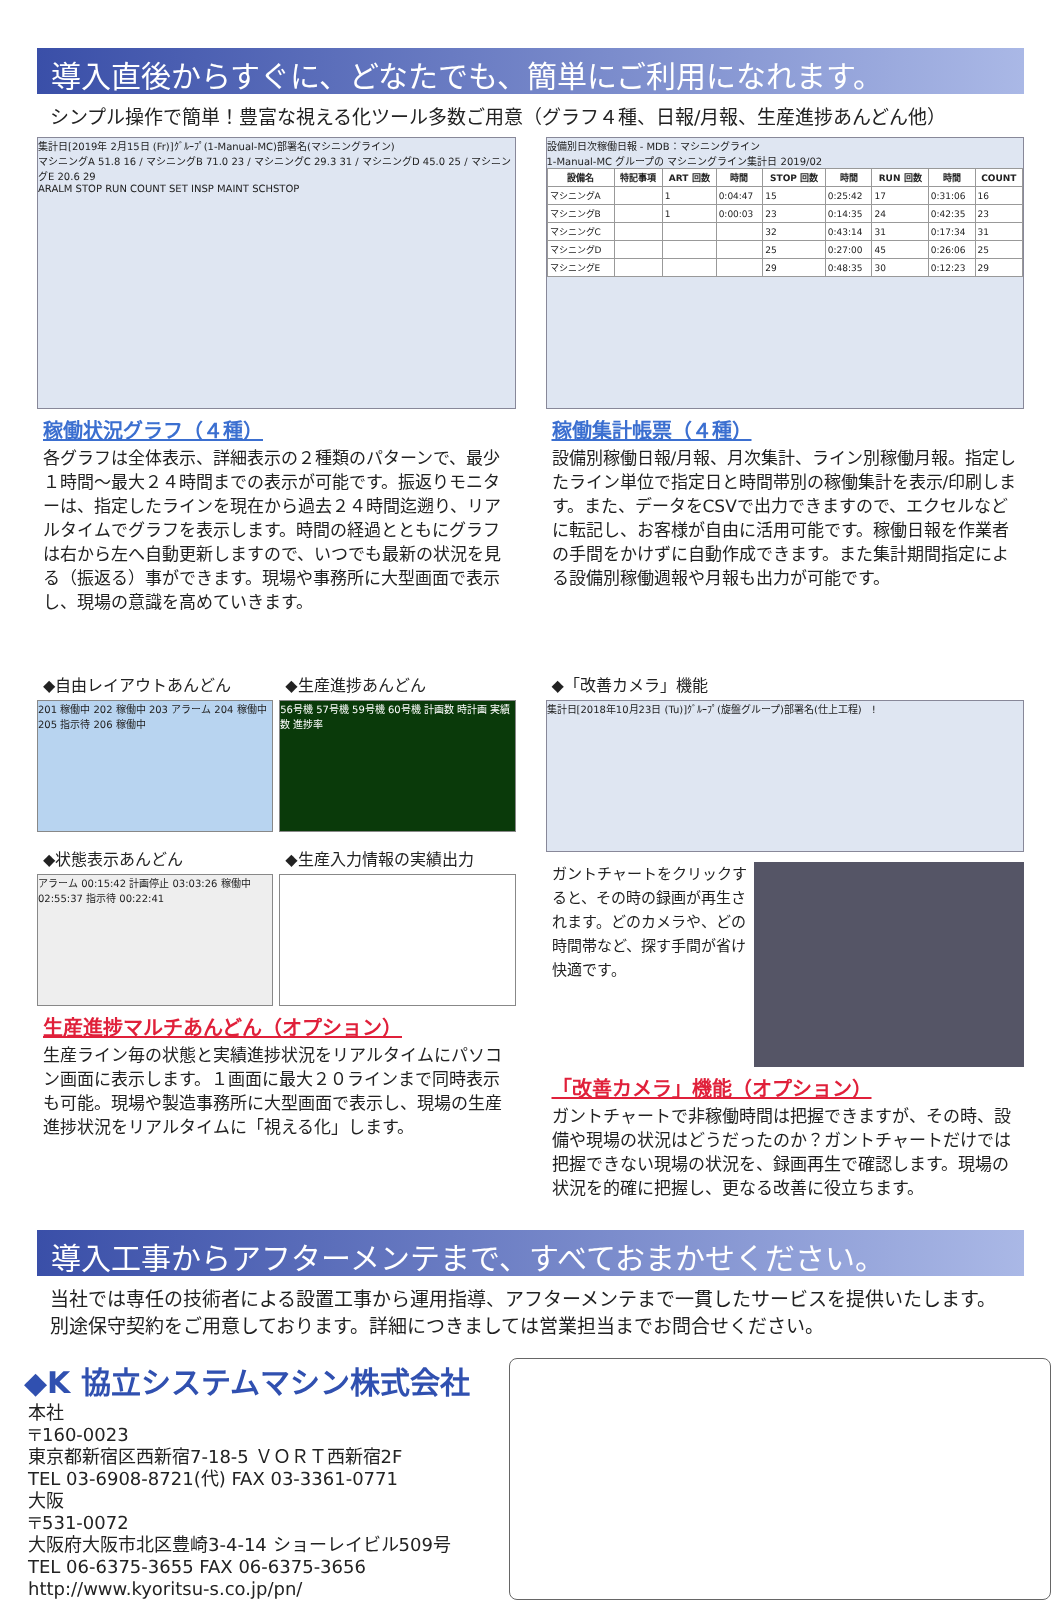導入直後からすぐに、どなたでも、簡単にご利用になれます。
シンプル操作で簡単！豊富な視える化ツール多数ご用意（グラフ４種、日報/月報、生産進捗あんどん他）
集計日[2019年 2月15日 (Fr)]ｸﾞﾙｰﾌﾟ(1-Manual-MC)部署名(マシニングライン)
マシニングA 51.8 16 / マシニングB 71.0 23 / マシニングC 29.3 31 / マシニングD 45.0 25 / マシニングE 20.6 29
ARALM STOP RUN COUNT SET INSP MAINT SCHSTOP
稼働状況グラフ（４種）
各グラフは全体表示、詳細表示の２種類のパターンで、最少１時間～最大２４時間までの表示が可能です。振返りモニターは、指定したラインを現在から過去２４時間迄遡り、リアルタイムでグラフを表示します。時間の経過とともにグラフは右から左へ自動更新しますので、いつでも最新の状況を見る（振返る）事ができます。現場や事務所に大型画面で表示し、現場の意識を高めていきます。
設備別日次稼働日報 - MDB：マシニングライン
1-Manual-MC グループの マシニングライン集計日 2019/02
| 設備名 | 特記事項 | ART 回数 | 時間 | STOP 回数 | 時間 | RUN 回数 | 時間 | COUNT |
| --- | --- | --- | --- | --- | --- | --- | --- | --- |
| マシニングA | | 1 | 0:04:47 | 15 | 0:25:42 | 17 | 0:31:06 | 16 |
| マシニングB | | 1 | 0:00:03 | 23 | 0:14:35 | 24 | 0:42:35 | 23 |
| マシニングC | | | | 32 | 0:43:14 | 31 | 0:17:34 | 31 |
| マシニングD | | | | 25 | 0:27:00 | 45 | 0:26:06 | 25 |
| マシニングE | | | | 29 | 0:48:35 | 30 | 0:12:23 | 29 |
稼働集計帳票（４種）
設備別稼働日報/月報、月次集計、ライン別稼働月報。指定したライン単位で指定日と時間帯別の稼働集計を表示/印刷します。また、データをCSVで出力できますので、エクセルなどに転記し、お客様が自由に活用可能です。稼働日報を作業者の手間をかけずに自動作成できます。また集計期間指定による設備別稼働週報や月報も出力が可能です。
◆自由レイアウトあんどん
201 稼働中 202 稼働中 203 アラーム 204 稼働中 205 指示待 206 稼働中
◆生産進捗あんどん
56号機 57号機 59号機 60号機 計画数 時計画 実績数 進捗率
◆状態表示あんどん
アラーム 00:15:42 計画停止 03:03:26 稼働中 02:55:37 指示待 00:22:41
◆生産入力情報の実績出力
生産進捗マルチあんどん（オプション）
生産ライン毎の状態と実績進捗状況をリアルタイムにパソコン画面に表示します。１画面に最大２０ラインまで同時表示も可能。現場や製造事務所に大型画面で表示し、現場の生産進捗状況をリアルタイムに「視える化」します。
◆「改善カメラ」機能
集計日[2018年10月23日 (Tu)]ｸﾞﾙｰﾌﾟ(旋盤グループ)部署名(仕上工程)　!
ガントチャートをクリックすると、その時の録画が再生されます。どのカメラや、どの時間帯など、探す手間が省け快適です。
「改善カメラ」機能（オプション）
ガントチャートで非稼働時間は把握できますが、その時、設備や現場の状況はどうだったのか？ガントチャートだけでは把握できない現場の状況を、録画再生で確認します。現場の状況を的確に把握し、更なる改善に役立ちます。
導入工事からアフターメンテまで、すべておまかせください。
当社では専任の技術者による設置工事から運用指導、アフターメンテまで一貫したサービスを提供いたします。
別途保守契約をご用意しております。詳細につきましては営業担当までお問合せください。
◆K 協立システムマシン株式会社
本社
〒160-0023
東京都新宿区西新宿7-18-5 ＶＯＲＴ西新宿2F
TEL 03-6908-8721(代) FAX 03-3361-0771
大阪
〒531-0072
大阪府大阪市北区豊崎3-4-14 ショーレイビル509号
TEL 06-6375-3655 FAX 06-6375-3656
http://www.kyoritsu-s.co.jp/pn/